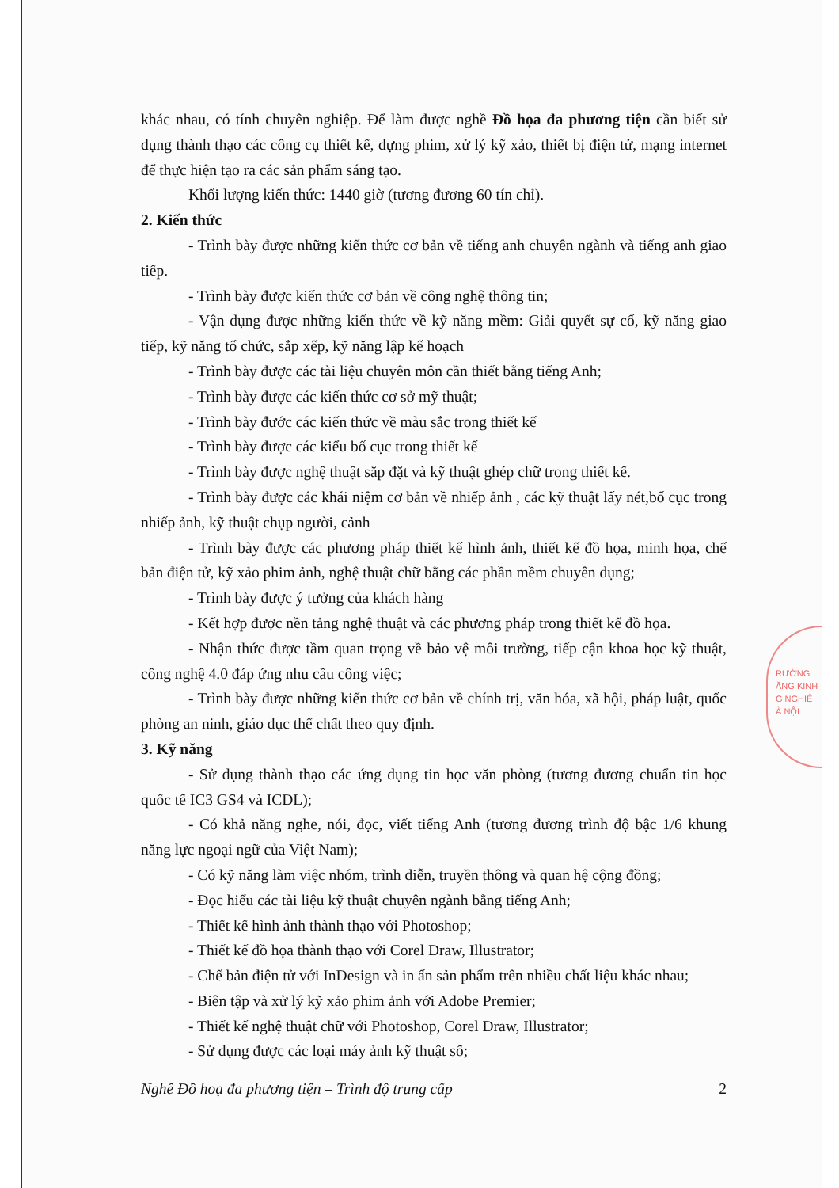khác nhau, có tính chuyên nghiệp. Để làm được nghề Đồ họa đa phương tiện cần biết sử dụng thành thạo các công cụ thiết kế, dựng phim, xử lý kỹ xảo, thiết bị điện tử, mạng internet để thực hiện tạo ra các sản phẩm sáng tạo.
Khối lượng kiến thức: 1440 giờ (tương đương 60 tín chỉ).
2. Kiến thức
- Trình bày được những kiến thức cơ bản về tiếng anh chuyên ngành và tiếng anh giao tiếp.
- Trình bày được kiến thức cơ bản về công nghệ thông tin;
- Vận dụng được những kiến thức về kỹ năng mềm: Giải quyết sự cố, kỹ năng giao tiếp, kỹ năng tổ chức, sắp xếp, kỹ năng lập kế hoạch
- Trình bày được các tài liệu chuyên môn cần thiết bằng tiếng Anh;
- Trình bày được các kiến thức cơ sở mỹ thuật;
- Trình bày đước các kiến thức về màu sắc trong thiết kế
- Trình bày được các kiểu bố cục trong thiết kế
- Trình bày được nghệ thuật sắp đặt và kỹ thuật ghép chữ trong thiết kế.
- Trình bày được các khái niệm cơ bản về nhiếp ảnh , các kỹ thuật lấy nét,bố cục trong nhiếp ảnh, kỹ thuật chụp người, cảnh
- Trình bày được các phương pháp thiết kế hình ảnh, thiết kế đồ họa, minh họa, chế bản điện tử, kỹ xảo phim ảnh, nghệ thuật chữ bằng các phần mềm chuyên dụng;
- Trình bày được ý tưởng của khách hàng
- Kết hợp được nền tảng nghệ thuật và các phương pháp trong thiết kế đồ họa.
- Nhận thức được tầm quan trọng về bảo vệ môi trường, tiếp cận khoa học kỹ thuật, công nghệ 4.0 đáp ứng nhu cầu công việc;
- Trình bày được những kiến thức cơ bản về chính trị, văn hóa, xã hội, pháp luật, quốc phòng an ninh, giáo dục thể chất theo quy định.
3. Kỹ năng
- Sử dụng thành thạo các ứng dụng tin học văn phòng (tương đương chuẩn tin học quốc tế IC3 GS4 và ICDL);
- Có khả năng nghe, nói, đọc, viết tiếng Anh (tương đương trình độ bậc 1/6 khung năng lực ngoại ngữ của Việt Nam);
- Có kỹ năng làm việc nhóm, trình diễn, truyền thông và quan hệ cộng đồng;
- Đọc hiểu các tài liệu kỹ thuật chuyên ngành bằng tiếng Anh;
- Thiết kế hình ảnh thành thạo với Photoshop;
- Thiết kế đồ họa thành thạo với Corel Draw, Illustrator;
- Chế bản điện tử với InDesign và in ấn sản phẩm trên nhiều chất liệu khác nhau;
- Biên tập và xử lý kỹ xảo phim ảnh với Adobe Premier;
- Thiết kế nghệ thuật chữ với Photoshop, Corel Draw, Illustrator;
- Sử dụng được các loại máy ảnh kỹ thuật số;
Nghề Đồ hoạ đa phương tiện – Trình độ trung cấp 2
RƯỜNG
ĂNG KINH
G NGHIỆ
À NỘI